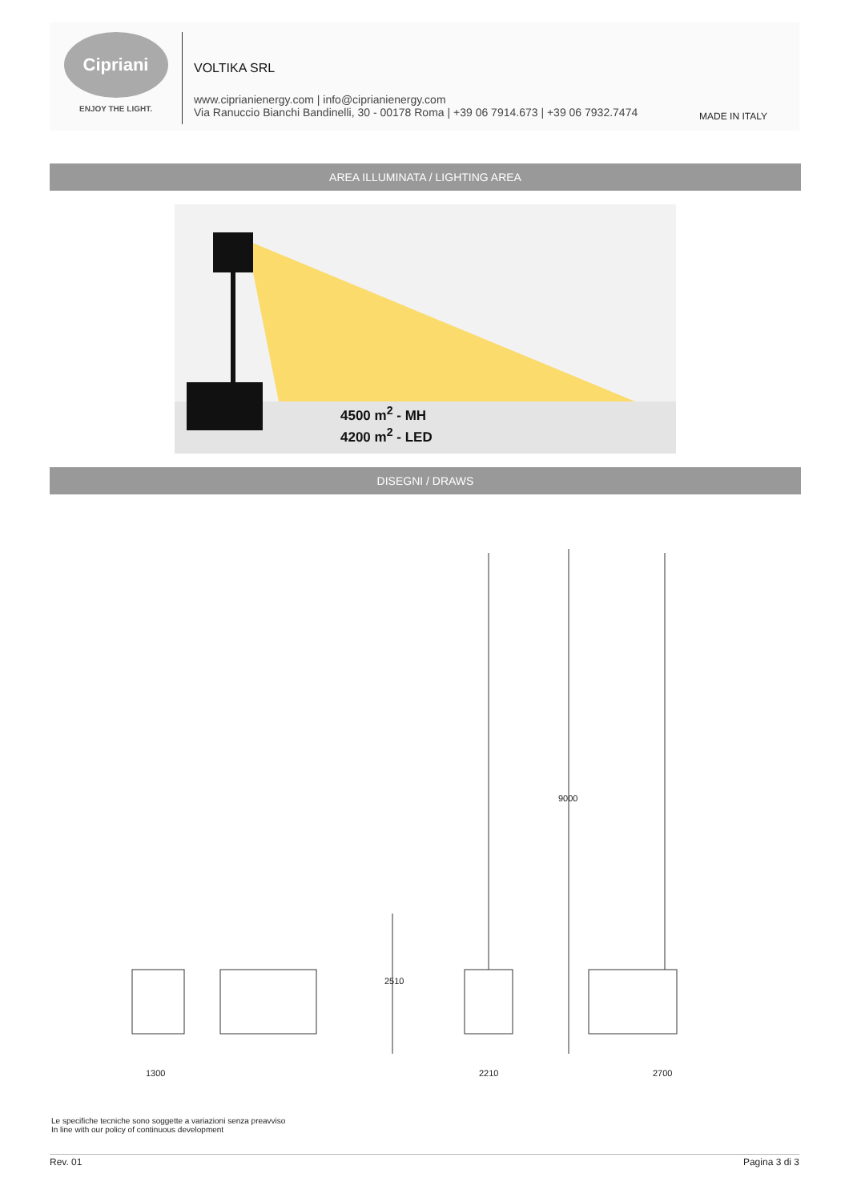Cipriani
ENJOY THE LIGHT.
VOLTIKA SRL
www.ciprianienergy.com | info@ciprianienergy.com
Via Ranuccio Bianchi Bandinelli, 30 - 00178 Roma | +39 06 7914.673 | +39 06 7932.7474
MADE IN ITALY
AREA ILLUMINATA / LIGHTING AREA
4500 m<sup>2</sup> - MH
4200 m<sup>2</sup> - LED
DISEGNI / DRAWS
9000
2510
1300 2210 2700
Le specifiche tecniche sono soggette a variazioni senza preavviso
In line with our policy of continuous development
Rev. 01 Pagina 3 di 3